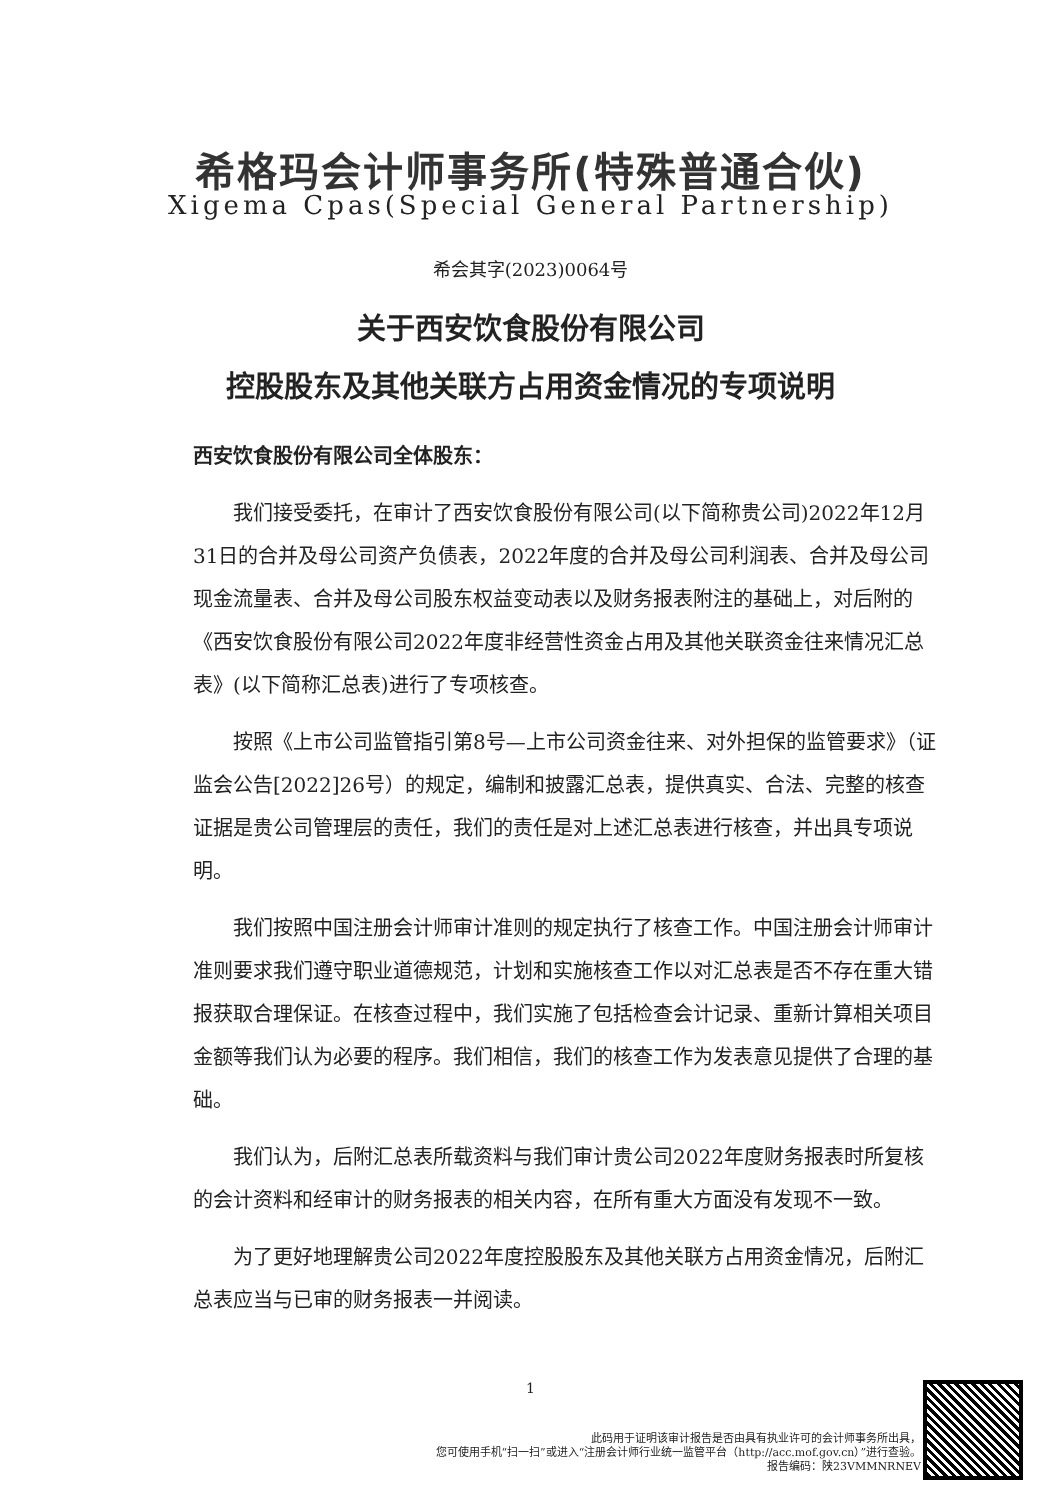希格玛会计师事务所(特殊普通合伙)
Xigema Cpas(Special General Partnership)
希会其字(2023)0064号
关于西安饮食股份有限公司
控股股东及其他关联方占用资金情况的专项说明
西安饮食股份有限公司全体股东：
我们接受委托，在审计了西安饮食股份有限公司(以下简称贵公司)2022年12月31日的合并及母公司资产负债表，2022年度的合并及母公司利润表、合并及母公司现金流量表、合并及母公司股东权益变动表以及财务报表附注的基础上，对后附的《西安饮食股份有限公司2022年度非经营性资金占用及其他关联资金往来情况汇总表》(以下简称汇总表)进行了专项核查。
按照《上市公司监管指引第8号—上市公司资金往来、对外担保的监管要求》（证监会公告[2022]26号）的规定，编制和披露汇总表，提供真实、合法、完整的核查证据是贵公司管理层的责任，我们的责任是对上述汇总表进行核查，并出具专项说明。
我们按照中国注册会计师审计准则的规定执行了核查工作。中国注册会计师审计准则要求我们遵守职业道德规范，计划和实施核查工作以对汇总表是否不存在重大错报获取合理保证。在核查过程中，我们实施了包括检查会计记录、重新计算相关项目金额等我们认为必要的程序。我们相信，我们的核查工作为发表意见提供了合理的基础。
我们认为，后附汇总表所载资料与我们审计贵公司2022年度财务报表时所复核的会计资料和经审计的财务报表的相关内容，在所有重大方面没有发现不一致。
为了更好地理解贵公司2022年度控股股东及其他关联方占用资金情况，后附汇总表应当与已审的财务报表一并阅读。
1
此码用于证明该审计报告是否由具有执业许可的会计师事务所出具，
您可使用手机“扫一扫”或进入“注册会计师行业统一监管平台（http://acc.mof.gov.cn）”进行查验。
报告编码：陕23VMMNRNEV